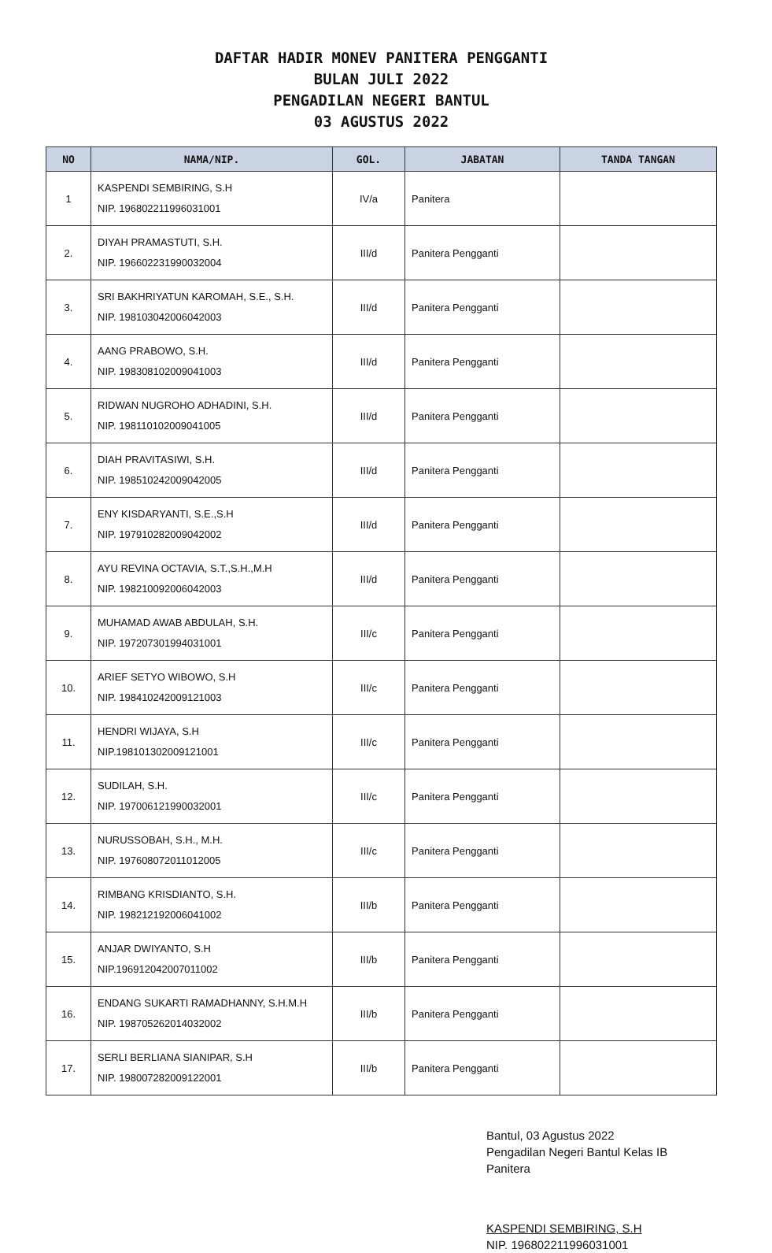DAFTAR HADIR MONEV PANITERA PENGGANTI
BULAN JULI 2022
PENGADILAN NEGERI BANTUL
03 AGUSTUS 2022
| NO | NAMA/NIP. | GOL. | JABATAN | TANDA TANGAN |
| --- | --- | --- | --- | --- |
| 1 | KASPENDI SEMBIRING, S.H NIP. 196802211996031001 | IV/a | Panitera | |
| 2. | DIYAH PRAMASTUTI, S.H. NIP. 196602231990032004 | III/d | Panitera Pengganti | |
| 3. | SRI BAKHRIYATUN KAROMAH, S.E., S.H. NIP. 198103042006042003 | III/d | Panitera Pengganti | |
| 4. | AANG PRABOWO, S.H. NIP. 198308102009041003 | III/d | Panitera Pengganti | |
| 5. | RIDWAN NUGROHO ADHADINI, S.H. NIP. 198110102009041005 | III/d | Panitera Pengganti | |
| 6. | DIAH PRAVITASIWI, S.H. NIP. 198510242009042005 | III/d | Panitera Pengganti | |
| 7. | ENY KISDARYANTI, S.E.,S.H NIP. 197910282009042002 | III/d | Panitera Pengganti | |
| 8. | AYU REVINA OCTAVIA, S.T.,S.H.,M.H NIP. 198210092006042003 | III/d | Panitera Pengganti | |
| 9. | MUHAMAD AWAB ABDULAH, S.H. NIP. 197207301994031001 | III/c | Panitera Pengganti | |
| 10. | ARIEF SETYO WIBOWO, S.H NIP. 198410242009121003 | III/c | Panitera Pengganti | |
| 11. | HENDRI WIJAYA, S.H NIP.198101302009121001 | III/c | Panitera Pengganti | |
| 12. | SUDILAH, S.H. NIP. 197006121990032001 | III/c | Panitera Pengganti | |
| 13. | NURUSSOBAH, S.H., M.H. NIP. 197608072011012005 | III/c | Panitera Pengganti | |
| 14. | RIMBANG KRISDIANTO, S.H. NIP. 198212192006041002 | III/b | Panitera Pengganti | |
| 15. | ANJAR DWIYANTO, S.H NIP.196912042007011002 | III/b | Panitera Pengganti | |
| 16. | ENDANG SUKARTI RAMADHANNY, S.H.M.H NIP. 198705262014032002 | III/b | Panitera Pengganti | |
| 17. | SERLI BERLIANA SIANIPAR, S.H NIP. 198007282009122001 | III/b | Panitera Pengganti | |
Bantul, 03 Agustus 2022
Pengadilan Negeri Bantul Kelas IB
Panitera
KASPENDI SEMBIRING, S.H
NIP. 196802211996031001